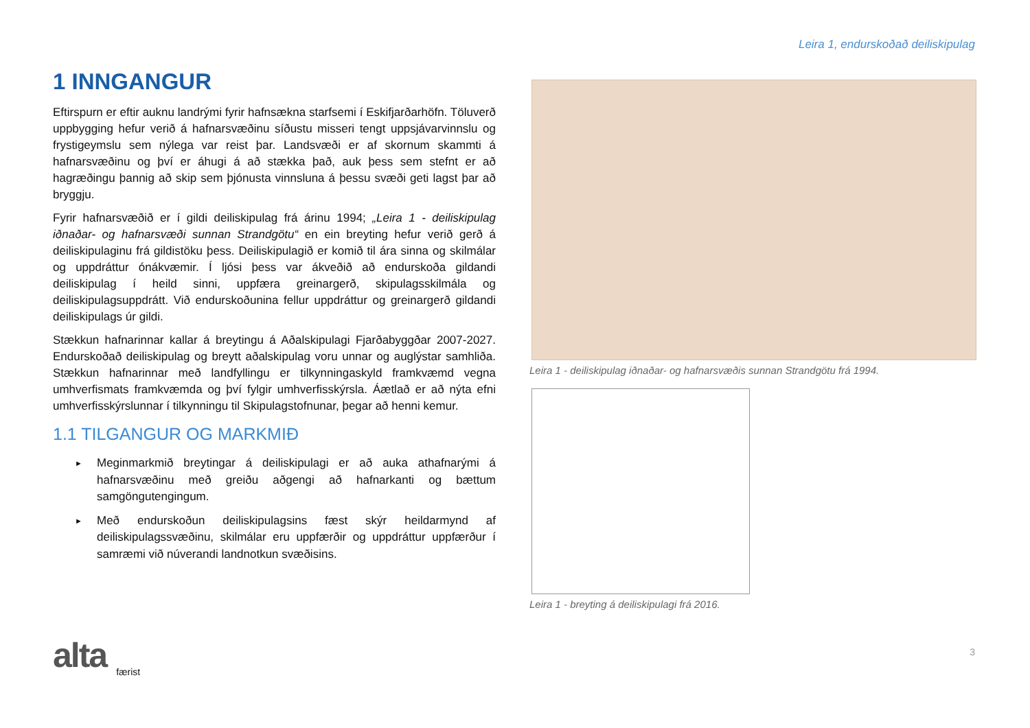Leira 1, endurskoðað deiliskipulag
1 INNGANGUR
Eftirspurn er eftir auknu landrými fyrir hafnsækna starfsemi í Eskifjarðarhöfn. Töluverð uppbygging hefur verið á hafnarsvæðinu síðustu misseri tengt uppsjávarvinnslu og frystigeymslu sem nýlega var reist þar. Landsvæði er af skornum skammti á hafnarsvæðinu og því er áhugi á að stækka það, auk þess sem stefnt er að hagræðingu þannig að skip sem þjónusta vinnsluna á þessu svæði geti lagst þar að bryggju.
Fyrir hafnarsvæðið er í gildi deiliskipulag frá árinu 1994; „Leira 1 - deiliskipulag iðnaðar- og hafnarsvæði sunnan Strandgötu“ en ein breyting hefur verið gerð á deiliskipulaginu frá gildistöku þess. Deiliskipulagið er komið til ára sinna og skilmálar og uppdráttur ónákvæmir. Í ljósi þess var ákveðið að endurskoða gildandi deiliskipulag í heild sinni, uppfæra greinargerð, skipulagsskilmála og deiliskipulagsuppdrátt. Við endurskoðunina fellur uppdráttur og greinargerð gildandi deiliskipulags úr gildi.
Stækkun hafnarinnar kallar á breytingu á Aðalskipulagi Fjarðabyggðar 2007-2027. Endurskoðað deiliskipulag og breytt aðalskipulag voru unnar og auglýstar samhliða. Stækkun hafnarinnar með landfyllingu er tilkynningaskyld framkvæmd vegna umhverfismats framkvæmda og því fylgir umhverfisskýrsla. Áætlað er að nýta efni umhverfisskýrslunnar í tilkynningu til Skipulagstofnunar, þegar að henni kemur.
1.1 TILGANGUR OG MARKMIÐ
► Meginmarkmið breytingar á deiliskipulagi er að auka athafnarými á hafnarsvæðinu með greiðu aðgengi að hafnarkanti og bættum samgöngutengingum.
► Með endurskoðun deiliskipulagsins fæst skýr heildarmynd af deiliskipulagssvæðinu, skilmálar eru uppfærðir og uppdráttur uppfærður í samræmi við núverandi landnotkun svæðisins.
Leira 1 - deiliskipulag iðnaðar- og hafnarsvæðis sunnan Strandgötu frá 1994.
Leira 1 - breyting á deiliskipulagi frá 2016.
alta
færist
3